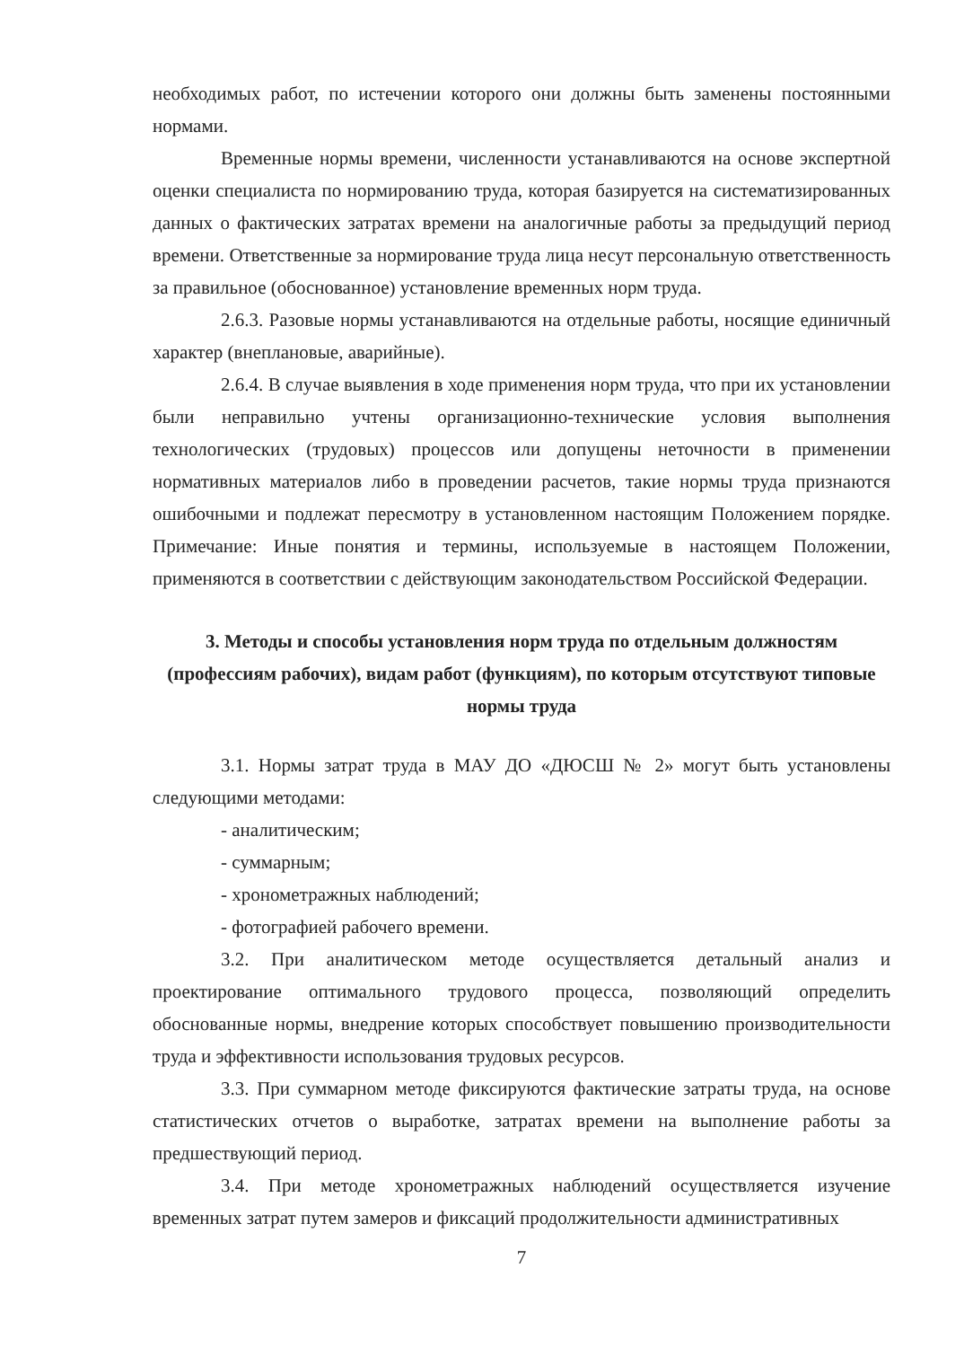необходимых работ, по истечении которого они должны быть заменены постоянными нормами.
Временные нормы времени, численности устанавливаются на основе экспертной оценки специалиста по нормированию труда, которая базируется на систематизированных данных о фактических затратах времени на аналогичные работы за предыдущий период времени. Ответственные за нормирование труда лица несут персональную ответственность за правильное (обоснованное) установление временных норм труда.
2.6.3. Разовые нормы устанавливаются на отдельные работы, носящие единичный характер (внеплановые, аварийные).
2.6.4. В случае выявления в ходе применения норм труда, что при их установлении были неправильно учтены организационно-технические условия выполнения технологических (трудовых) процессов или допущены неточности в применении нормативных материалов либо в проведении расчетов, такие нормы труда признаются ошибочными и подлежат пересмотру в установленном настоящим Положением порядке. Примечание: Иные понятия и термины, используемые в настоящем Положении, применяются в соответствии с действующим законодательством Российской Федерации.
3. Методы и способы установления норм труда по отдельным должностям (профессиям рабочих), видам работ (функциям), по которым отсутствуют типовые нормы труда
3.1. Нормы затрат труда в МАУ ДО «ДЮСШ № 2» могут быть установлены следующими методами:
- аналитическим;
- суммарным;
- хронометражных наблюдений;
- фотографией рабочего времени.
3.2. При аналитическом методе осуществляется детальный анализ и проектирование оптимального трудового процесса, позволяющий определить обоснованные нормы, внедрение которых способствует повышению производительности труда и эффективности использования трудовых ресурсов.
3.3. При суммарном методе фиксируются фактические затраты труда, на основе статистических отчетов о выработке, затратах времени на выполнение работы за предшествующий период.
3.4. При методе хронометражных наблюдений осуществляется изучение временных затрат путем замеров и фиксаций продолжительности административных
7